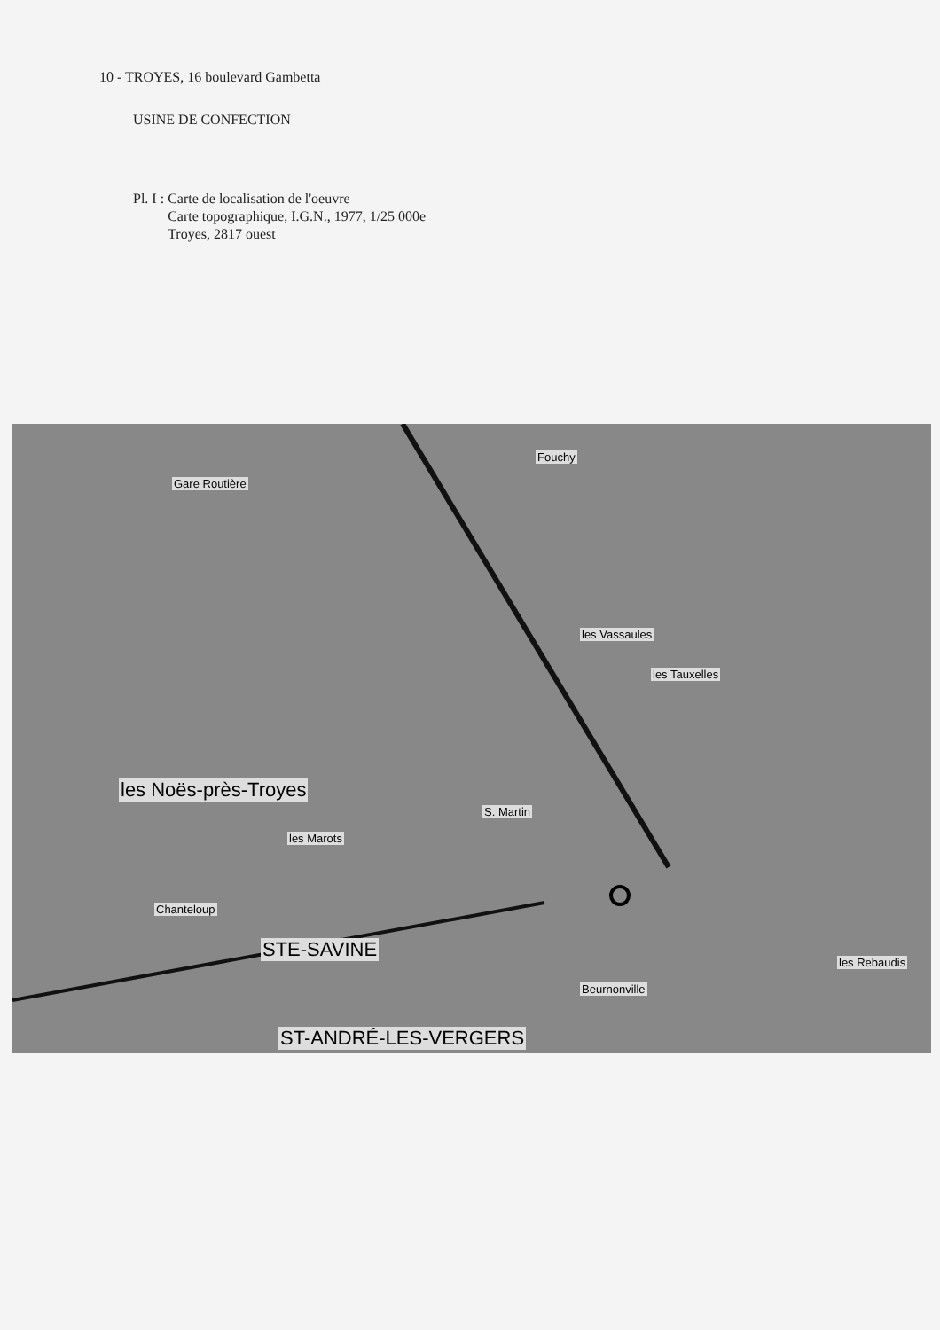10 - TROYES, 16 boulevard Gambetta
USINE DE CONFECTION
Pl. I : Carte de localisation de l'oeuvre
Carte topographique, I.G.N., 1977, 1/25 000e
Troyes, 2817 ouest
les Vassaules
les Tauxelles
les Noës-près-Troyes
les Marots
S. Martin
STE-SAVINE
ST-ANDRÉ-LES-VERGERS
Beurnonville
les Rebaudis
Chanteloup
Fouchy
Gare Routière